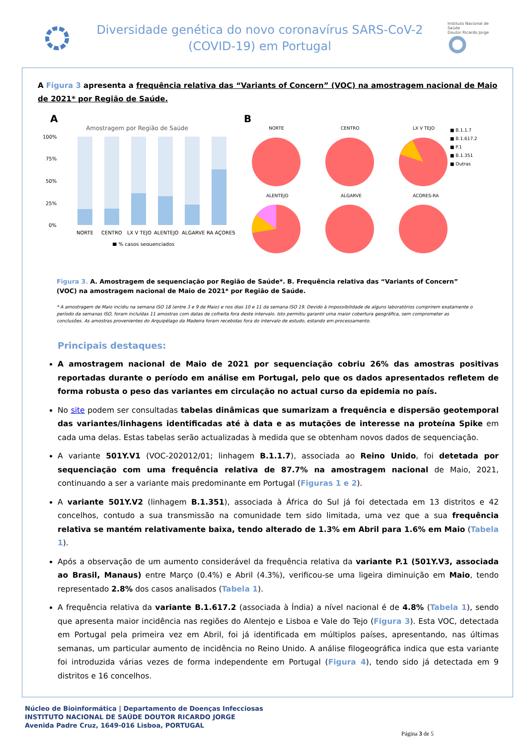Diversidade genética do novo coronavírus SARS-CoV-2
(COVID-19) em Portugal
Instituto Nacional de Saúde
Doutor Ricardo Jorge
A Figura 3 apresenta a frequência relativa das “Variants of Concern” (VOC) na amostragem nacional de Maio de 2021* por Região de Saúde.
A
Amostragem por Região de Saúde
100%
75%
50%
25%
0%
NORTE
CENTRO
LX V TEJO
ALENTEJO
ALGARVE
RA AÇORES
■ % casos sequenciados
B
NORTE
CENTRO
LX V TEJO
ALENTEJO
ALGARVE
ACORES-RA
■ B.1.1.7
■ B.1.617.2
■ P.1
■ B.1.351
■ Outras
Figura 3. A. Amostragem de sequenciação por Região de Saúde*. B. Frequência relativa das “Variants of Concern” (VOC) na amostragem nacional de Maio de 2021* por Região de Saúde.
* A amostragem de Maio incidiu na semana ISO 18 (entre 3 e 9 de Maio) e nos dias 10 e 11 da semana ISO 19. Devido à impossibilidade de alguns laboratórios cumprirem exatamente o período da semanas ISO, foram incluídas 11 amostras com datas de colheita fora deste intervalo. Isto permitiu garantir uma maior cobertura geográfica, sem comprometer as conclusões. As amostras provenientes do Arquipélago da Madeira foram recebidas fora do intervalo de estudo, estando em processamento.
Principais destaques:
A amostragem nacional de Maio de 2021 por sequenciação cobriu 26% das amostras positivas reportadas durante o período em análise em Portugal, pelo que os dados apresentados refletem de forma robusta o peso das variantes em circulação no actual curso da epidemia no país.
No site podem ser consultadas tabelas dinâmicas que sumarizam a frequência e dispersão geotemporal das variantes/linhagens identificadas até à data e as mutações de interesse na proteína Spike em cada uma delas. Estas tabelas serão actualizadas à medida que se obtenham novos dados de sequenciação.
A variante 501Y.V1 (VOC-202012/01; linhagem B.1.1.7), associada ao Reino Unido, foi detetada por sequenciação com uma frequência relativa de 87.7% na amostragem nacional de Maio, 2021, continuando a ser a variante mais predominante em Portugal (Figuras 1 e 2).
A variante 501Y.V2 (linhagem B.1.351), associada à África do Sul já foi detectada em 13 distritos e 42 concelhos, contudo a sua transmissão na comunidade tem sido limitada, uma vez que a sua frequência relativa se mantém relativamente baixa, tendo alterado de 1.3% em Abril para 1.6% em Maio (Tabela 1).
Após a observação de um aumento considerável da frequência relativa da variante P.1 (501Y.V3, associada ao Brasil, Manaus) entre Março (0.4%) e Abril (4.3%), verificou-se uma ligeira diminuição em Maio, tendo representado 2.8% dos casos analisados (Tabela 1).
A frequência relativa da variante B.1.617.2 (associada à Índia) a nível nacional é de 4.8% (Tabela 1), sendo que apresenta maior incidência nas regiões do Alentejo e Lisboa e Vale do Tejo (Figura 3). Esta VOC, detectada em Portugal pela primeira vez em Abril, foi já identificada em múltiplos países, apresentando, nas últimas semanas, um particular aumento de incidência no Reino Unido. A análise filogeográfica indica que esta variante foi introduzida várias vezes de forma independente em Portugal (Figura 4), tendo sido já detectada em 9 distritos e 16 concelhos.
Núcleo de Bioinformática | Departamento de Doenças Infecciosas
INSTITUTO NACIONAL DE SAÚDE DOUTOR RICARDO JORGE
Avenida Padre Cruz, 1649-016 Lisboa, PORTUGAL
Página 3 de 5